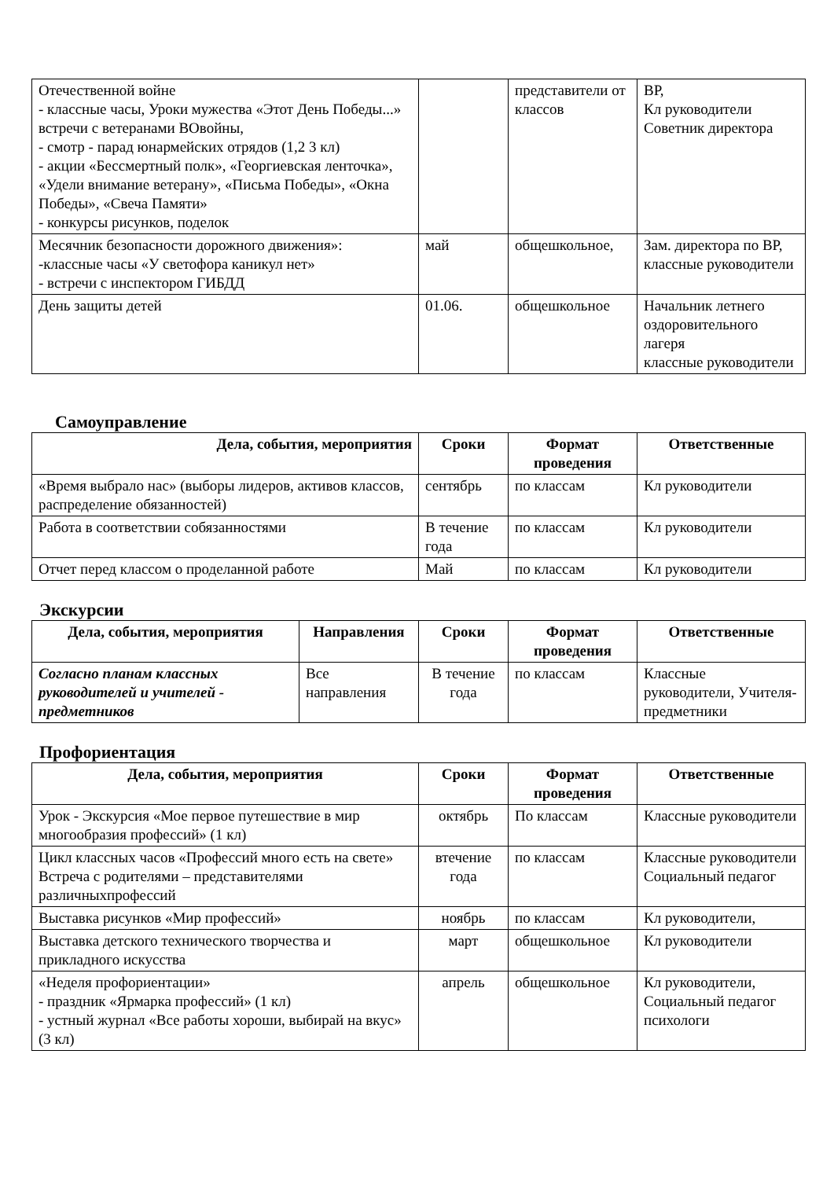| Отечественной войне - классные часы, Уроки мужества «Этот День Победы...» встречи с ветеранами ВОвойны, - смотр - парад юнармейских отрядов (1,2 3 кл) - акции «Бессмертный полк», «Георгиевская ленточка», «Удели внимание ветерану», «Письма Победы», «Окна Победы», «Свеча Памяти» - конкурсы рисунков, поделок | | представители от классов | ВР, Кл руководители Советник директора |
| Месячник безопасности дорожного движения»: -классные часы «У светофора каникул нет» - встречи с инспектором ГИБДД | май | общешкольное, | Зам. директора по ВР, классные руководители |
| День защиты детей | 01.06. | общешкольное | Начальник летнего оздоровительного лагеря классные руководители |
Самоуправление
| Дела, события, мероприятия | Сроки | Формат проведения | Ответственные |
| --- | --- | --- | --- |
| «Время выбрало нас» (выборы лидеров, активов классов, распределение обязанностей) | сентябрь | по классам | Кл руководители |
| Работа в соответствии собязанностями | В течение года | по классам | Кл руководители |
| Отчет перед классом о проделанной работе | Май | по классам | Кл руководители |
Экскурсии
| Дела, события, мероприятия | Направления | Сроки | Формат проведения | Ответственные |
| --- | --- | --- | --- | --- |
| Согласно планам классных руководителей и учителей - предметников | Все направления | В течение года | по классам | Классные руководители, Учителя-предметники |
Профориентация
| Дела, события, мероприятия | Сроки | Формат проведения | Ответственные |
| --- | --- | --- | --- |
| Урок - Экскурсия «Мое первое путешествие в мир многообразия профессий» (1 кл) | октябрь | По классам | Классные руководители |
| Цикл классных часов «Профессий много есть на свете» Встреча с родителями – представителями различныхпрофессий | втечение года | по классам | Классные руководители Социальный педагог |
| Выставка рисунков «Мир профессий» | ноябрь | по классам | Кл руководители, |
| Выставка детского технического творчества и прикладного искусства | март | общешкольное | Кл руководители |
| «Неделя профориентации» - праздник «Ярмарка профессий» (1 кл) - устный журнал «Все работы хороши, выбирай на вкус» (3 кл) | апрель | общешкольное | Кл руководители, Социальный педагог психологи |